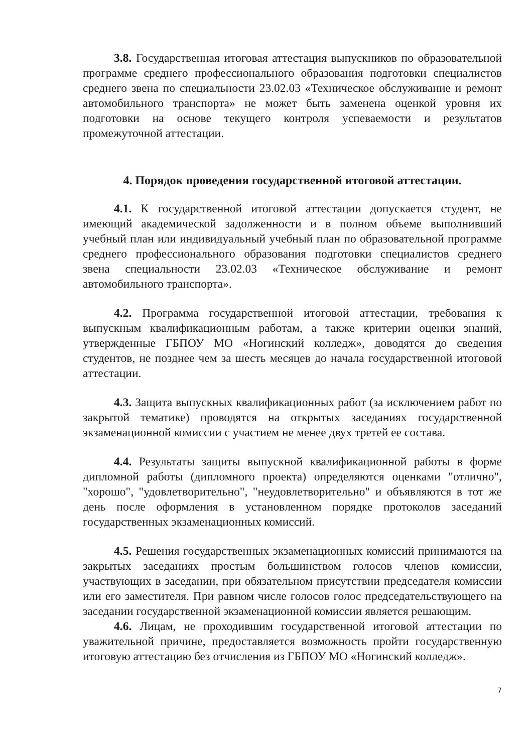3.8. Государственная итоговая аттестация выпускников по образовательной программе среднего профессионального образования подготовки специалистов среднего звена по специальности 23.02.03 «Техническое обслуживание и ремонт автомобильного транспорта» не может быть заменена оценкой уровня их подготовки на основе текущего контроля успеваемости и результатов промежуточной аттестации.
4. Порядок проведения государственной итоговой аттестации.
4.1. К государственной итоговой аттестации допускается студент, не имеющий академической задолженности и в полном объеме выполнивший учебный план или индивидуальный учебный план по образовательной программе среднего профессионального образования подготовки специалистов среднего звена специальности 23.02.03 «Техническое обслуживание и ремонт автомобильного транспорта».
4.2. Программа государственной итоговой аттестации, требования к выпускным квалификационным работам, а также критерии оценки знаний, утвержденные ГБПОУ МО «Ногинский колледж», доводятся до сведения студентов, не позднее чем за шесть месяцев до начала государственной итоговой аттестации.
4.3. Защита выпускных квалификационных работ (за исключением работ по закрытой тематике) проводятся на открытых заседаниях государственной экзаменационной комиссии с участием не менее двух третей ее состава.
4.4. Результаты защиты выпускной квалификационной работы в форме дипломной работы (дипломного проекта) определяются оценками "отлично", "хорошо", "удовлетворительно", "неудовлетворительно" и объявляются в тот же день после оформления в установленном порядке протоколов заседаний государственных экзаменационных комиссий.
4.5. Решения государственных экзаменационных комиссий принимаются на закрытых заседаниях простым большинством голосов членов комиссии, участвующих в заседании, при обязательном присутствии председателя комиссии или его заместителя. При равном числе голосов голос председательствующего на заседании государственной экзаменационной комиссии является решающим.
4.6. Лицам, не проходившим государственной итоговой аттестации по уважительной причине, предоставляется возможность пройти государственную итоговую аттестацию без отчисления из ГБПОУ МО «Ногинский колледж».
7